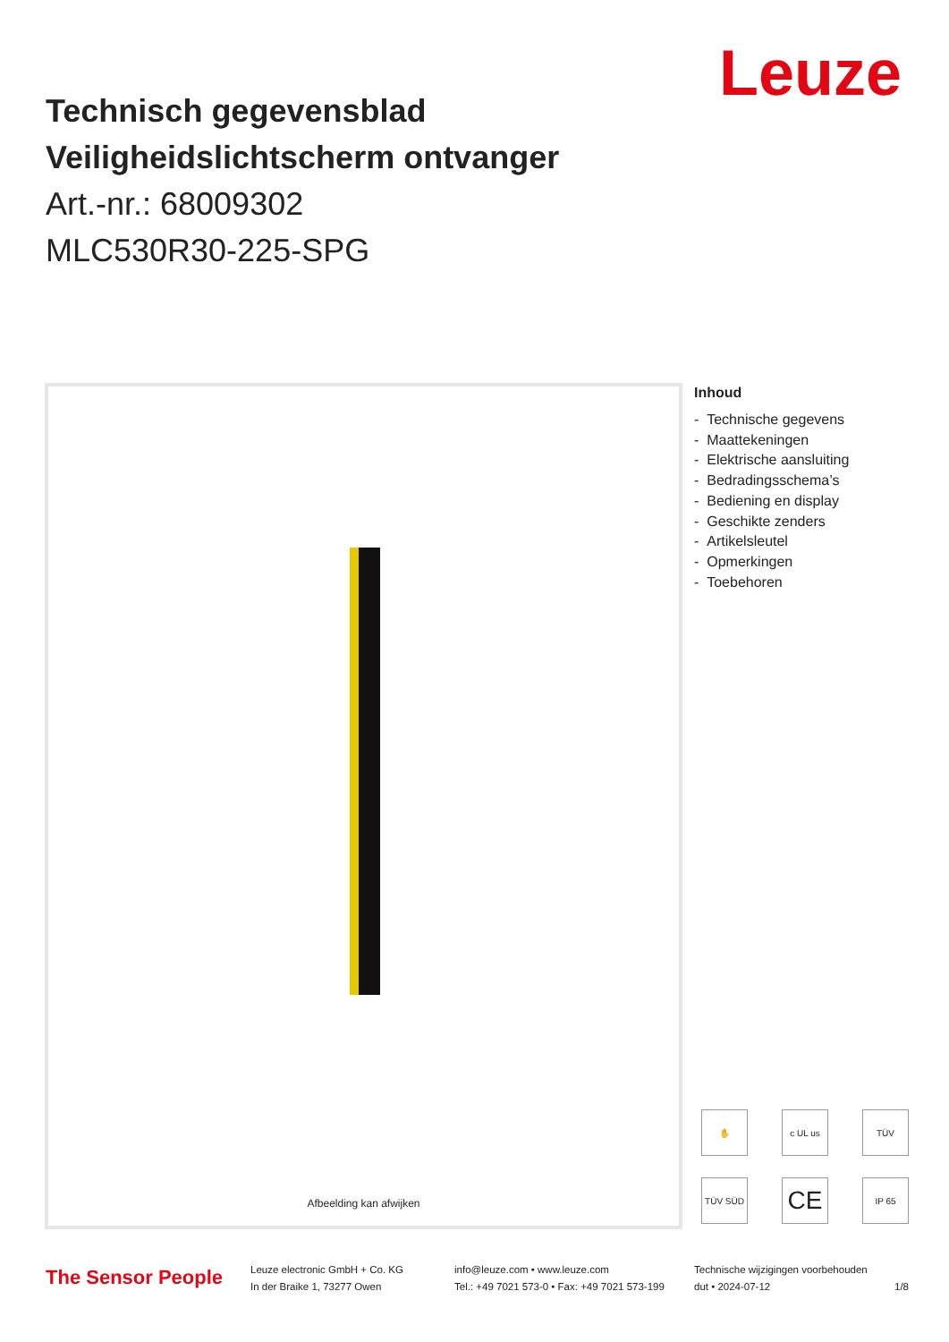Leuze
Technisch gegevensblad
Veiligheidslichtscherm ontvanger
Art.-nr.: 68009302
MLC530R30-225-SPG
Afbeelding kan afwijken
Inhoud
- Technische gegevens
- Maattekeningen
- Elektrische aansluiting
- Bedradingsschema’s
- Bediening en display
- Geschikte zenders
- Artikelsleutel
- Opmerkingen
- Toebehoren
✋
c UL us
TÜV
TÜV SÜD
CE
IP 65
The Sensor People
Leuze electronic GmbH + Co. KG
In der Braike 1, 73277 Owen
info@leuze.com • www.leuze.com
Tel.: +49 7021 573-0 • Fax: +49 7021 573-199
Technische wijzigingen voorbehouden
dut • 2024-07-12 1/8